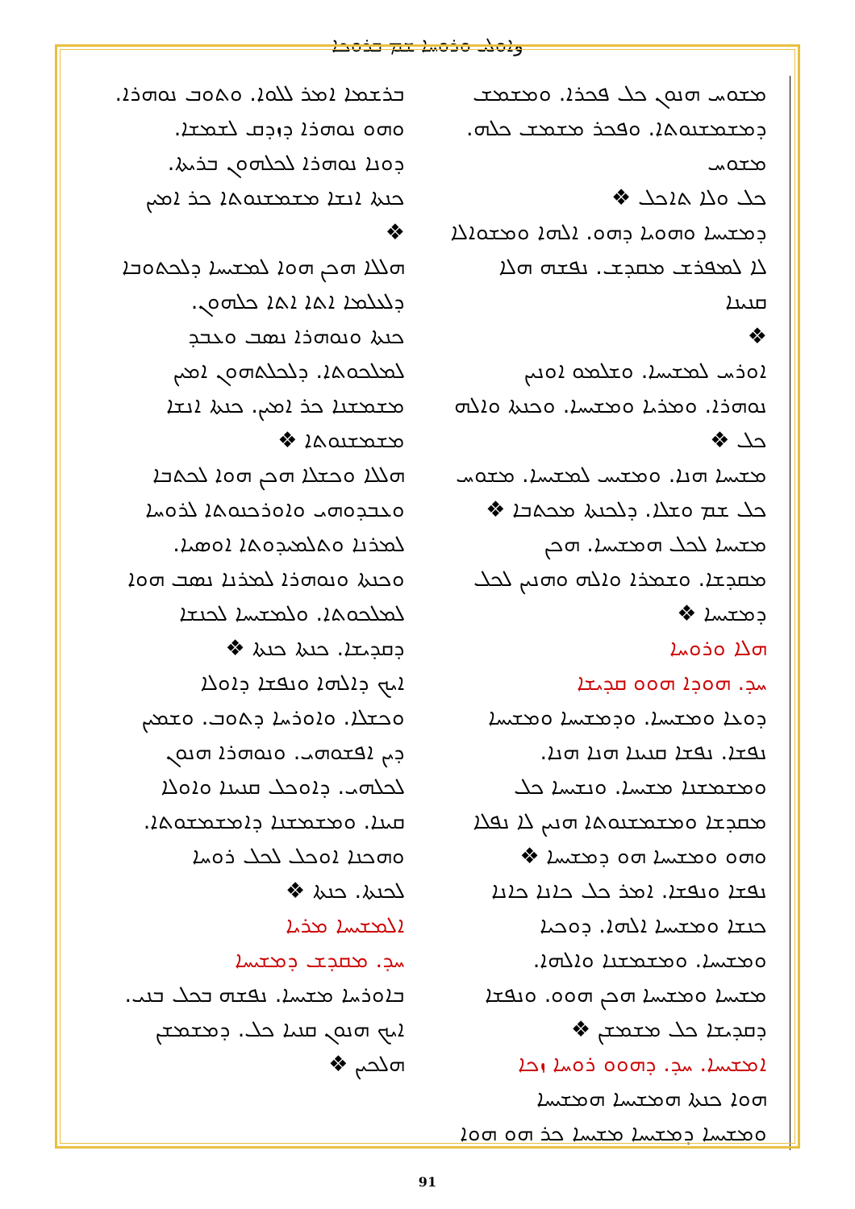وܐܘܠܝ ܘܪܘܚܐ ܫܡ ܒܪܘܟܐ
ܒܪܫܡܐ ܐܡܪ ܠܠܘܐ. ܘܬܘܒ ܢܘܗܪܐ.
ܘܗܘ ܢܘܗܪܐ ܕܙܕܩ ܠܫܡܫܐ.
ܕܘܢܐ ܢܘܗܪܐ ܠܟܠܗܘܢ ܒܪܝܬܐ.
ܟܢܬܐ ܐܢܫܐ ܡܫܡܫܢܘܬܐ ܟܪ ܐܡܝܢ
❖
ܗܠܠܐ ܗܟܢ ܗܘܐ ܠܡܫܝܚܐ ܕܠܟܬܘܒܐ
ܕܠܥܠܡܐ ܐܬܐ ܐܬܐ ܟܠܗܘܢ.
ܟܢܬܐ ܘܢܘܗܪܐ ܢܣܒ ܘܥܒܕ
ܠܡܠܟܘܬܐ. ܕܠܟܠܬܗܘܢ ܐܡܝܢ
ܡܫܡܫܢܐ ܟܪ ܐܡܝܢ. ܟܢܬܐ ܐܢܫܐ
ܡܫܡܫܢܘܬܐ ❖
ܗܠܠܐ ܘܟܫܠܐ ܗܟܢ ܗܘܐ ܠܟܬܒܐ
ܘܥܒܕܘܗܝ ܘܐܘܪܟܢܘܬܐ ܠܪܘܚܐ
ܠܡܪܢܐ ܘܬܠܡܝܕܘܬܐ ܐܘܣܝܐ.
ܘܟܢܬܐ ܘܢܘܗܪܐ ܠܡܪܢܐ ܢܣܒ ܗܘܐ
ܠܡܠܟܘܬܐ. ܘܠܡܫܝܚܐ ܠܟܢܫܐ
ܕܩܕܝܫܐ. ܟܢܬܐ ܟܢܬܐ ❖
ܐܝܟ ܕܐܠܗܐ ܘܢܦܫܐ ܕܐܘܠܐ
ܘܟܫܠܐ. ܘܐܘܪܚܐ ܕܬܘܒ. ܘܫܡܝܢ
ܕܝܢ ܐܦܫܘܗܝ. ܘܢܘܗܪܐ ܗܢܘܢ
ܠܟܠܗܝ. ܕܐܘܟܠ ܩܢܝܢܐ ܘܐܘܠܐ
ܩܝܢܐ. ܘܡܫܡܫܢܐ ܕܐܡܫܡܫܘܬܐ.
ܘܗܟܢܐ ܐܘܟܠ ܠܟܠ ܪܘܚܐ
ܠܟܢܬܐ. ܟܢܬܐ ❖
ܐܠܡܫܝܚܐ ܡܪܝܐ
ܚܕ. ܡܩܕܫ ܕܡܫܝܚܐ
ܒܐܘܪܚܐ ܡܫܝܚܐ. ܢܦܫܗ ܒܟܠ ܒܢܝ.
ܐܝܟ ܗܢܘܢ ܩܢܝܐ ܟܠ. ܕܡܫܡܫܢ
ܗܠܟܝܢ ❖
ܡܫܘܚ ܗܢܘܢ ܟܠ ܦܟܪܐ. ܘܡܫܡܫ
ܕܡܫܡܫܢܘܬܐ. ܘܦܟܪ ܡܫܡܫ ܟܠܗ. ܡܫܘܚ
ܟܠ ܘܠܐ ܬܐܟܠ ❖
ܕܡܫܝܚܐ ܘܗܘܝܐ ܕܗܘ. ܐܠܗܐ ܘܡܫܘܐܠܐ
ܠܐ ܠܡܦܪܫ ܡܩܕܫ. ܢܦܫܗ ܗܠܐ ܩܢܝܢܐ
❖
ܐܘܪܚ ܠܡܫܝܚܐ. ܘܫܠܡܘ ܐܘܢܝܢ
ܢܘܗܪܐ. ܘܡܪܝܐ ܘܡܫܝܚܐ. ܘܟܢܬܐ ܘܐܠܗ
ܟܠ ❖
ܡܫܝܚܐ ܗܢܐ. ܘܡܫܝܚ ܠܡܫܝܚܐ. ܡܫܘܚ
ܟܠ ܫܡ ܘܫܠܐ. ܕܠܟܢܬܐ ܡܟܬܒܐ ❖
ܡܫܝܚܐ ܠܟܠ ܗܡܫܝܚܐ. ܗܟܢ
ܡܩܕܫܐ. ܘܫܡܪܐ ܘܐܠܗ ܘܗܢܝܢ ܠܟܠ
ܕܡܫܝܚܐ ❖
ܗܠܐ ܘܪܘܚܐ
ܚܕ. ܗܘܕܐ ܗܘܘ ܩܕܝܫܐ
ܕܘܥܐ ܘܡܫܝܚܐ. ܘܕܡܫܝܚܐ ܘܡܫܝܚܐ
ܢܦܫܐ. ܢܦܫܐ ܩܢܝܢܐ ܗܢܐ ܗܢܐ.
ܘܡܫܡܫܢܐ ܡܫܝܚܐ. ܘܢܫܝܚܐ ܟܠ
ܡܩܕܫܐ ܘܡܫܡܫܢܘܬܐ ܗܢܝܢ ܠܐ ܢܦܠܐ
ܘܗܘ ܘܡܫܝܚܐ ܗܘ ܕܡܫܝܚܐ ❖
ܢܦܫܐ ܘܢܦܫܐ. ܐܡܪ ܟܠ ܟܐܢܐ ܟܐܢܐ
ܟܢܫܐ ܘܡܫܝܚܐ ܐܠܗܐ. ܕܘܟܝܐ
ܘܡܫܝܚܐ. ܘܡܫܡܫܢܐ ܘܐܠܗܐ.
ܡܫܝܚܐ ܘܡܫܝܚܐ ܗܟܢ ܗܘܘ. ܘܢܦܫܐ
ܕܩܕܝܫܐ ܟܠ ܡܫܡܫܢ ❖
ܐܡܫܝܚܐ. ܚܕ. ܕܗܘܘ ܪܘܚܐ ܙܟܐ
ܗܘܐ ܟܢܬܐ ܗܡܫܝܚܐ ܗܡܫܝܚܐ
ܘܡܫܝܚܐ ܕܡܫܝܚܐ ܡܫܝܚܐ ܟܪ ܗܘ ܗܘܐ
91